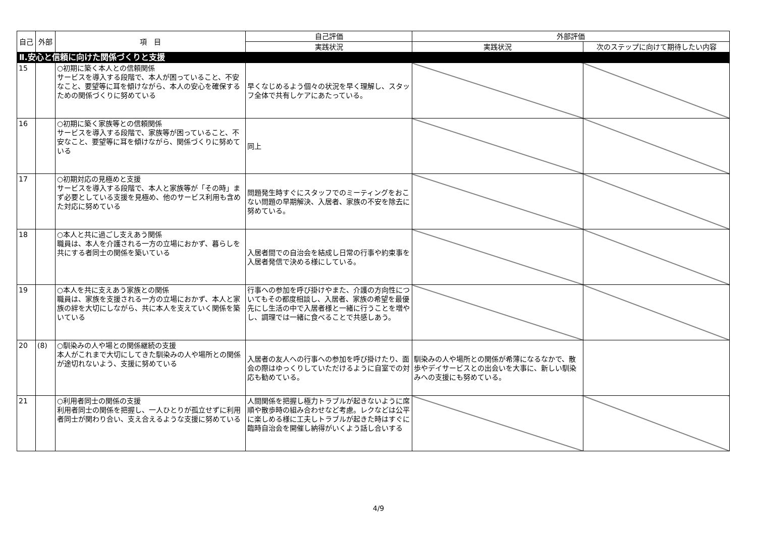| 自己 | 外部 | 項 目 | 自己評価 | 外部評価 | |
| --- | --- | --- | --- | --- | --- |
| | | | 実践状況 | 実践状況 | 次のステップに向けて期待したい内容 |
| Ⅱ.安心と信頼に向けた関係づくりと支援 | | | | | |
| 15 | | ○初期に築く本人との信頼関係 サービスを導入する段階で、本人が困っていること、不安なこと、要望等に耳を傾けながら、本人の安心を確保するための関係づくりに努めている | 早くなじめるよう個々の状況を早く理解し、スタッフ全体で共有しケアにあたっている。 | | |
| 16 | | ○初期に築く家族等との信頼関係 サービスを導入する段階で、家族等が困っていること、不安なこと、要望等に耳を傾けながら、関係づくりに努めている | 同上 | | |
| 17 | | ○初期対応の見極めと支援 サービスを導入する段階で、本人と家族等が「その時」まず必要としている支援を見極め、他のサービス利用も含めた対応に努めている | 問題発生時すぐにスタッフでのミーティングをおこない問題の早期解決、入居者、家族の不安を除去に努めている。 | | |
| 18 | | ○本人と共に過ごし支えあう関係 職員は、本人を介護される一方の立場におかず、暮らしを共にする者同士の関係を築いている | 入居者間での自治会を結成し日常の行事や約束事を入居者発信で決める様にしている。 | | |
| 19 | | ○本人を共に支えあう家族との関係 職員は、家族を支援される一方の立場におかず、本人と家族の絆を大切にしながら、共に本人を支えていく関係を築いている | 行事への参加を呼び掛けやまた、介護の方向性についてもその都度相談し、入居者、家族の希望を最優先にし生活の中で入居者様と一緒に行うことを増やし、調理では一緒に食べることで共感しあう。 | | |
| 20 | (8) | ○馴染みの人や場との関係継続の支援 本人がこれまで大切にしてきた馴染みの人や場所との関係が途切れないよう、支援に努めている | 入居者の友人への行事への参加を呼び掛けたり、面会の際はゆっくりしていただけるように自室での対応も勧めている。 | 馴染みの人や場所との関係が希薄になるなかで、散歩やデイサービスとの出会いを大事に、新しい馴染みへの支援にも努めている。 | |
| 21 | | ○利用者同士の関係の支援 利用者同士の関係を把握し、一人ひとりが孤立せずに利用者同士が関わり合い、支え合えるような支援に努めている | 人間関係を把握し極力トラブルが起きないように席順や散歩時の組み合わせなど考慮。レクなどは公平に楽しめる様に工夫しトラブルが起きた時はすぐに臨時自治会を開催し納得がいくよう話し合いする | | |
4/9